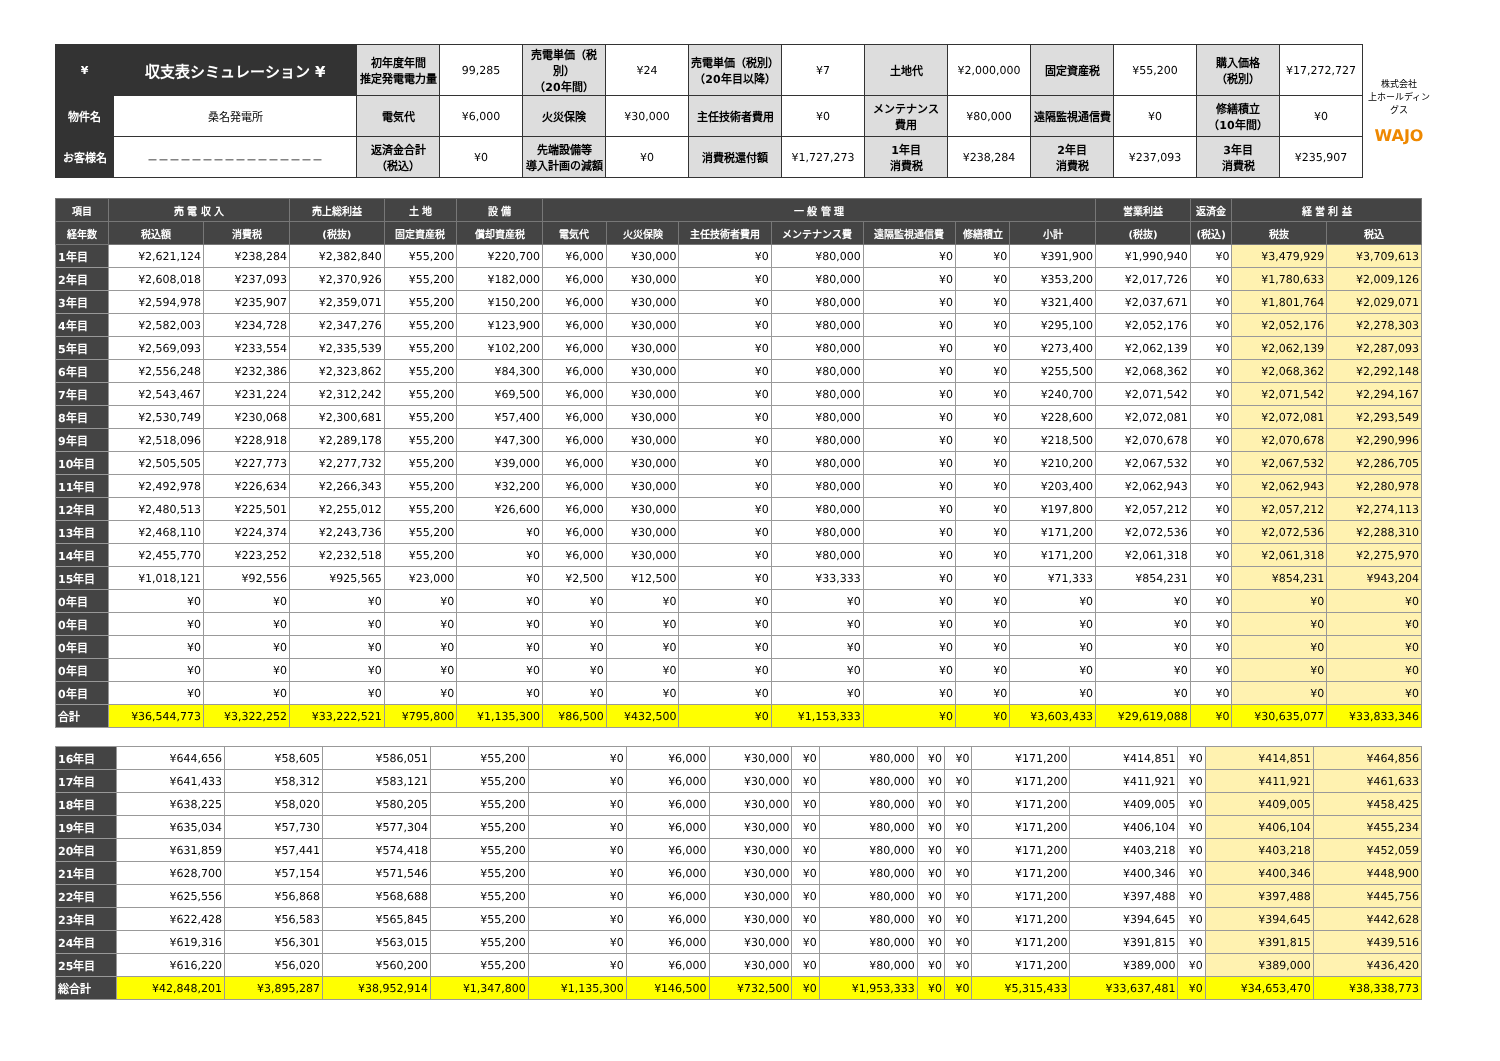| ¥ | 収支表シミュレーション ¥ | 初年度年間 推定発電電力量 | 99,285 | 売電単価（税別） （20年間） | ¥24 | 売電単価（税別） （20年目以降） | ¥7 | 土地代 | ¥2,000,000 | 固定資産税 | ¥55,200 | 購入価格 （税別） | ¥17,272,727 | 株式会社 上ホールディングス WAJO |
| 物件名 | 桑名発電所 | 電気代 | ¥6,000 | 火災保険 | ¥30,000 | 主任技術者費用 | ¥0 | メンテナンス 費用 | ¥80,000 | 遠隔監視通信費 | ¥0 | 修繕積立 （10年間） | ¥0 | |
| お客様名 | －－－－－－－－－－－－－－－－ | 返済金合計 （税込） | ¥0 | 先端設備等 導入計画の減額 | ¥0 | 消費税還付額 | ¥1,727,273 | 1年目 消費税 | ¥238,284 | 2年目 消費税 | ¥237,093 | 3年目 消費税 | ¥235,907 | |
| 項目 | 売 電 収 入 | | 売上総利益 | 土 地 | 設 備 | 一 般 管 理 | | | | | | | 営業利益 | 返済金 | 経 営 利 益 | |
| --- | --- | --- | --- | --- | --- | --- | --- | --- | --- | --- | --- | --- | --- | --- | --- | --- |
| 経年数 | 税込額 | 消費税 | (税抜) | 固定資産税 | 償却資産税 | 電気代 | 火災保険 | 主任技術者費用 | メンテナンス費 | 遠隔監視通信費 | 修繕積立 | 小計 | (税抜) | (税込) | 税抜 | 税込 |
| 1年目 | ¥2,621,124 | ¥238,284 | ¥2,382,840 | ¥55,200 | ¥220,700 | ¥6,000 | ¥30,000 | ¥0 | ¥80,000 | ¥0 | ¥0 | ¥391,900 | ¥1,990,940 | ¥0 | ¥3,479,929 | ¥3,709,613 |
| 2年目 | ¥2,608,018 | ¥237,093 | ¥2,370,926 | ¥55,200 | ¥182,000 | ¥6,000 | ¥30,000 | ¥0 | ¥80,000 | ¥0 | ¥0 | ¥353,200 | ¥2,017,726 | ¥0 | ¥1,780,633 | ¥2,009,126 |
| 3年目 | ¥2,594,978 | ¥235,907 | ¥2,359,071 | ¥55,200 | ¥150,200 | ¥6,000 | ¥30,000 | ¥0 | ¥80,000 | ¥0 | ¥0 | ¥321,400 | ¥2,037,671 | ¥0 | ¥1,801,764 | ¥2,029,071 |
| 4年目 | ¥2,582,003 | ¥234,728 | ¥2,347,276 | ¥55,200 | ¥123,900 | ¥6,000 | ¥30,000 | ¥0 | ¥80,000 | ¥0 | ¥0 | ¥295,100 | ¥2,052,176 | ¥0 | ¥2,052,176 | ¥2,278,303 |
| 5年目 | ¥2,569,093 | ¥233,554 | ¥2,335,539 | ¥55,200 | ¥102,200 | ¥6,000 | ¥30,000 | ¥0 | ¥80,000 | ¥0 | ¥0 | ¥273,400 | ¥2,062,139 | ¥0 | ¥2,062,139 | ¥2,287,093 |
| 6年目 | ¥2,556,248 | ¥232,386 | ¥2,323,862 | ¥55,200 | ¥84,300 | ¥6,000 | ¥30,000 | ¥0 | ¥80,000 | ¥0 | ¥0 | ¥255,500 | ¥2,068,362 | ¥0 | ¥2,068,362 | ¥2,292,148 |
| 7年目 | ¥2,543,467 | ¥231,224 | ¥2,312,242 | ¥55,200 | ¥69,500 | ¥6,000 | ¥30,000 | ¥0 | ¥80,000 | ¥0 | ¥0 | ¥240,700 | ¥2,071,542 | ¥0 | ¥2,071,542 | ¥2,294,167 |
| 8年目 | ¥2,530,749 | ¥230,068 | ¥2,300,681 | ¥55,200 | ¥57,400 | ¥6,000 | ¥30,000 | ¥0 | ¥80,000 | ¥0 | ¥0 | ¥228,600 | ¥2,072,081 | ¥0 | ¥2,072,081 | ¥2,293,549 |
| 9年目 | ¥2,518,096 | ¥228,918 | ¥2,289,178 | ¥55,200 | ¥47,300 | ¥6,000 | ¥30,000 | ¥0 | ¥80,000 | ¥0 | ¥0 | ¥218,500 | ¥2,070,678 | ¥0 | ¥2,070,678 | ¥2,290,996 |
| 10年目 | ¥2,505,505 | ¥227,773 | ¥2,277,732 | ¥55,200 | ¥39,000 | ¥6,000 | ¥30,000 | ¥0 | ¥80,000 | ¥0 | ¥0 | ¥210,200 | ¥2,067,532 | ¥0 | ¥2,067,532 | ¥2,286,705 |
| 11年目 | ¥2,492,978 | ¥226,634 | ¥2,266,343 | ¥55,200 | ¥32,200 | ¥6,000 | ¥30,000 | ¥0 | ¥80,000 | ¥0 | ¥0 | ¥203,400 | ¥2,062,943 | ¥0 | ¥2,062,943 | ¥2,280,978 |
| 12年目 | ¥2,480,513 | ¥225,501 | ¥2,255,012 | ¥55,200 | ¥26,600 | ¥6,000 | ¥30,000 | ¥0 | ¥80,000 | ¥0 | ¥0 | ¥197,800 | ¥2,057,212 | ¥0 | ¥2,057,212 | ¥2,274,113 |
| 13年目 | ¥2,468,110 | ¥224,374 | ¥2,243,736 | ¥55,200 | ¥0 | ¥6,000 | ¥30,000 | ¥0 | ¥80,000 | ¥0 | ¥0 | ¥171,200 | ¥2,072,536 | ¥0 | ¥2,072,536 | ¥2,288,310 |
| 14年目 | ¥2,455,770 | ¥223,252 | ¥2,232,518 | ¥55,200 | ¥0 | ¥6,000 | ¥30,000 | ¥0 | ¥80,000 | ¥0 | ¥0 | ¥171,200 | ¥2,061,318 | ¥0 | ¥2,061,318 | ¥2,275,970 |
| 15年目 | ¥1,018,121 | ¥92,556 | ¥925,565 | ¥23,000 | ¥0 | ¥2,500 | ¥12,500 | ¥0 | ¥33,333 | ¥0 | ¥0 | ¥71,333 | ¥854,231 | ¥0 | ¥854,231 | ¥943,204 |
| 0年目 | ¥0 | ¥0 | ¥0 | ¥0 | ¥0 | ¥0 | ¥0 | ¥0 | ¥0 | ¥0 | ¥0 | ¥0 | ¥0 | ¥0 | ¥0 | ¥0 |
| 0年目 | ¥0 | ¥0 | ¥0 | ¥0 | ¥0 | ¥0 | ¥0 | ¥0 | ¥0 | ¥0 | ¥0 | ¥0 | ¥0 | ¥0 | ¥0 | ¥0 |
| 0年目 | ¥0 | ¥0 | ¥0 | ¥0 | ¥0 | ¥0 | ¥0 | ¥0 | ¥0 | ¥0 | ¥0 | ¥0 | ¥0 | ¥0 | ¥0 | ¥0 |
| 0年目 | ¥0 | ¥0 | ¥0 | ¥0 | ¥0 | ¥0 | ¥0 | ¥0 | ¥0 | ¥0 | ¥0 | ¥0 | ¥0 | ¥0 | ¥0 | ¥0 |
| 0年目 | ¥0 | ¥0 | ¥0 | ¥0 | ¥0 | ¥0 | ¥0 | ¥0 | ¥0 | ¥0 | ¥0 | ¥0 | ¥0 | ¥0 | ¥0 | ¥0 |
| 合計 | ¥36,544,773 | ¥3,322,252 | ¥33,222,521 | ¥795,800 | ¥1,135,300 | ¥86,500 | ¥432,500 | ¥0 | ¥1,153,333 | ¥0 | ¥0 | ¥3,603,433 | ¥29,619,088 | ¥0 | ¥30,635,077 | ¥33,833,346 |
| 16年目 | ¥644,656 | ¥58,605 | ¥586,051 | ¥55,200 | ¥0 | ¥6,000 | ¥30,000 | ¥0 | ¥80,000 | ¥0 | ¥0 | ¥171,200 | ¥414,851 | ¥0 | ¥414,851 | ¥464,856 |
| 17年目 | ¥641,433 | ¥58,312 | ¥583,121 | ¥55,200 | ¥0 | ¥6,000 | ¥30,000 | ¥0 | ¥80,000 | ¥0 | ¥0 | ¥171,200 | ¥411,921 | ¥0 | ¥411,921 | ¥461,633 |
| 18年目 | ¥638,225 | ¥58,020 | ¥580,205 | ¥55,200 | ¥0 | ¥6,000 | ¥30,000 | ¥0 | ¥80,000 | ¥0 | ¥0 | ¥171,200 | ¥409,005 | ¥0 | ¥409,005 | ¥458,425 |
| 19年目 | ¥635,034 | ¥57,730 | ¥577,304 | ¥55,200 | ¥0 | ¥6,000 | ¥30,000 | ¥0 | ¥80,000 | ¥0 | ¥0 | ¥171,200 | ¥406,104 | ¥0 | ¥406,104 | ¥455,234 |
| 20年目 | ¥631,859 | ¥57,441 | ¥574,418 | ¥55,200 | ¥0 | ¥6,000 | ¥30,000 | ¥0 | ¥80,000 | ¥0 | ¥0 | ¥171,200 | ¥403,218 | ¥0 | ¥403,218 | ¥452,059 |
| 21年目 | ¥628,700 | ¥57,154 | ¥571,546 | ¥55,200 | ¥0 | ¥6,000 | ¥30,000 | ¥0 | ¥80,000 | ¥0 | ¥0 | ¥171,200 | ¥400,346 | ¥0 | ¥400,346 | ¥448,900 |
| 22年目 | ¥625,556 | ¥56,868 | ¥568,688 | ¥55,200 | ¥0 | ¥6,000 | ¥30,000 | ¥0 | ¥80,000 | ¥0 | ¥0 | ¥171,200 | ¥397,488 | ¥0 | ¥397,488 | ¥445,756 |
| 23年目 | ¥622,428 | ¥56,583 | ¥565,845 | ¥55,200 | ¥0 | ¥6,000 | ¥30,000 | ¥0 | ¥80,000 | ¥0 | ¥0 | ¥171,200 | ¥394,645 | ¥0 | ¥394,645 | ¥442,628 |
| 24年目 | ¥619,316 | ¥56,301 | ¥563,015 | ¥55,200 | ¥0 | ¥6,000 | ¥30,000 | ¥0 | ¥80,000 | ¥0 | ¥0 | ¥171,200 | ¥391,815 | ¥0 | ¥391,815 | ¥439,516 |
| 25年目 | ¥616,220 | ¥56,020 | ¥560,200 | ¥55,200 | ¥0 | ¥6,000 | ¥30,000 | ¥0 | ¥80,000 | ¥0 | ¥0 | ¥171,200 | ¥389,000 | ¥0 | ¥389,000 | ¥436,420 |
| 総合計 | ¥42,848,201 | ¥3,895,287 | ¥38,952,914 | ¥1,347,800 | ¥1,135,300 | ¥146,500 | ¥732,500 | ¥0 | ¥1,953,333 | ¥0 | ¥0 | ¥5,315,433 | ¥33,637,481 | ¥0 | ¥34,653,470 | ¥38,338,773 |